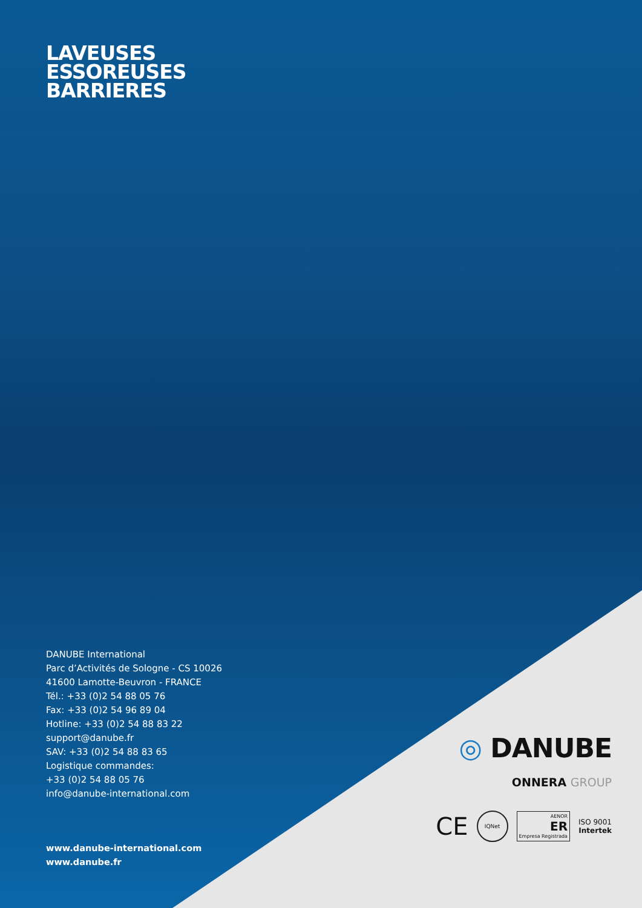LAVEUSES
ESSOREUSES
BARRIERES
DANUBE International
Parc d’Activités de Sologne - CS 10026
41600 Lamotte-Beuvron - FRANCE
Tél.: +33 (0)2 54 88 05 76
Fax: +33 (0)2 54 96 89 04
Hotline: +33 (0)2 54 88 83 22
support@danube.fr
SAV: +33 (0)2 54 88 83 65
Logistique commandes:
+33 (0)2 54 88 05 76
info@danube-international.com
www.danube-international.com
www.danube.fr
◎ DANUBE
ONNERA GROUP
CE
IQNet
AENOR
ER
Empresa Registrada
ISO 9001
Intertek